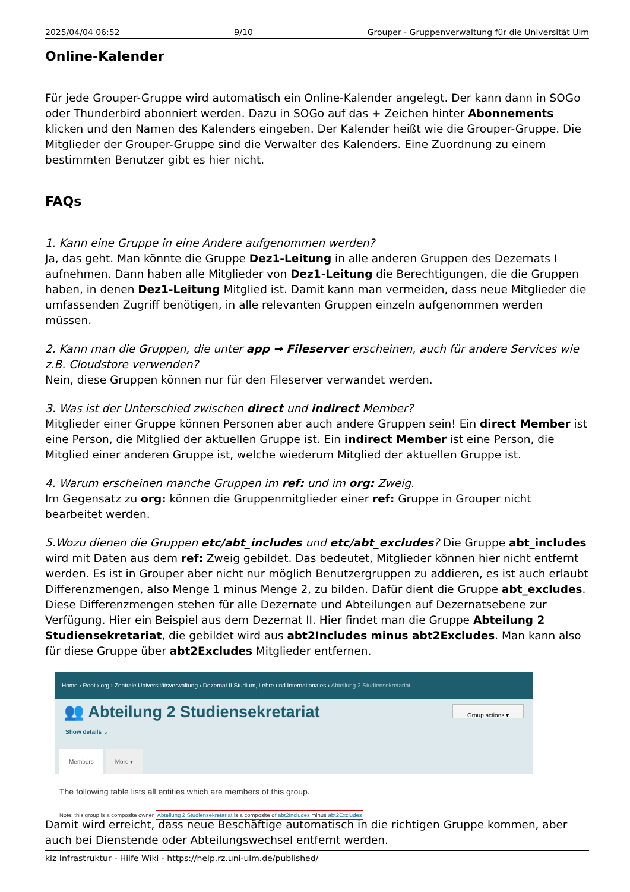2025/04/04 06:52 9/10 Grouper - Gruppenverwaltung für die Universität Ulm
Online-Kalender
Für jede Grouper-Gruppe wird automatisch ein Online-Kalender angelegt. Der kann dann in SOGo oder Thunderbird abonniert werden. Dazu in SOGo auf das + Zeichen hinter Abonnements klicken und den Namen des Kalenders eingeben. Der Kalender heißt wie die Grouper-Gruppe. Die Mitglieder der Grouper-Gruppe sind die Verwalter des Kalenders. Eine Zuordnung zu einem bestimmten Benutzer gibt es hier nicht.
FAQs
1. Kann eine Gruppe in eine Andere aufgenommen werden?
Ja, das geht. Man könnte die Gruppe Dez1-Leitung in alle anderen Gruppen des Dezernats I aufnehmen. Dann haben alle Mitglieder von Dez1-Leitung die Berechtigungen, die die Gruppen haben, in denen Dez1-Leitung Mitglied ist. Damit kann man vermeiden, dass neue Mitglieder die umfassenden Zugriff benötigen, in alle relevanten Gruppen einzeln aufgenommen werden müssen.
2. Kann man die Gruppen, die unter app → Fileserver erscheinen, auch für andere Services wie z.B. Cloudstore verwenden?
Nein, diese Gruppen können nur für den Fileserver verwandet werden.
3. Was ist der Unterschied zwischen direct und indirect Member?
Mitglieder einer Gruppe können Personen aber auch andere Gruppen sein! Ein direct Member ist eine Person, die Mitglied der aktuellen Gruppe ist. Ein indirect Member ist eine Person, die Mitglied einer anderen Gruppe ist, welche wiederum Mitglied der aktuellen Gruppe ist.
4. Warum erscheinen manche Gruppen im ref: und im org: Zweig.
Im Gegensatz zu org: können die Gruppenmitglieder einer ref: Gruppe in Grouper nicht bearbeitet werden.
5.Wozu dienen die Gruppen etc/abt_includes und etc/abt_excludes? Die Gruppe abt_includes wird mit Daten aus dem ref: Zweig gebildet. Das bedeutet, Mitglieder können hier nicht entfernt werden. Es ist in Grouper aber nicht nur möglich Benutzergruppen zu addieren, es ist auch erlaubt Differenzmengen, also Menge 1 minus Menge 2, zu bilden. Dafür dient die Gruppe abt_excludes. Diese Differenzmengen stehen für alle Dezernate und Abteilungen auf Dezernatsebene zur Verfügung. Hier ein Beispiel aus dem Dezernat II. Hier findet man die Gruppe Abteilung 2 Studiensekretariat, die gebildet wird aus abt2Includes minus abt2Excludes. Man kann also für diese Gruppe über abt2Excludes Mitglieder entfernen.
Home › Root › org › Zentrale Universitätsverwaltung › Dezernat II Studium, Lehre und Internationales › Abteilung 2 Studiensekretariat
👥 Abteilung 2 Studiensekretariat
Group actions ▾
Show details ⌄
Members More ▾
The following table lists all entities which are members of this group.
Note: this group is a composite owner Abteilung 2 Studiensekretariat is a composite of abt2Includes minus abt2Excludes
Damit wird erreicht, dass neue Beschäftige automatisch in die richtigen Gruppe kommen, aber auch bei Dienstende oder Abteilungswechsel entfernt werden.
kiz Infrastruktur - Hilfe Wiki - https://help.rz.uni-ulm.de/published/